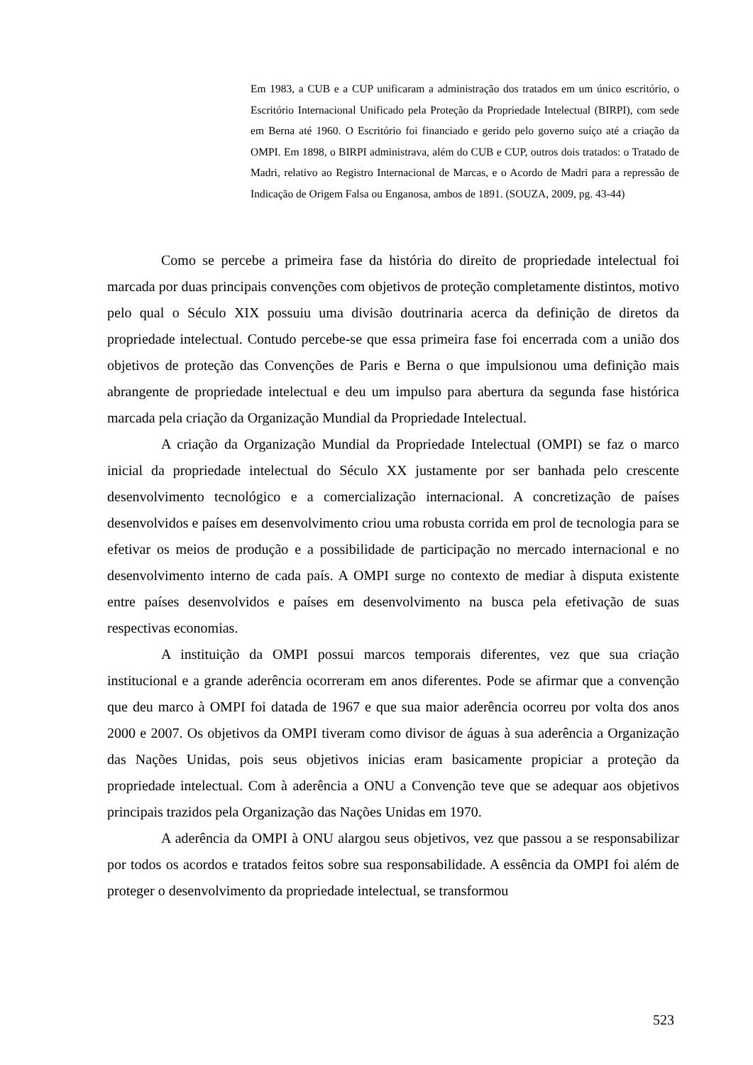Em 1983, a CUB e a CUP unificaram a administração dos tratados em um único escritório, o Escritório Internacional Unificado pela Proteção da Propriedade Intelectual (BIRPI), com sede em Berna até 1960. O Escritório foi financiado e gerido pelo governo suíço até a criação da OMPI. Em 1898, o BIRPI administrava, além do CUB e CUP, outros dois tratados: o Tratado de Madri, relativo ao Registro Internacional de Marcas, e o Acordo de Madri para a repressão de Indicação de Origem Falsa ou Enganosa, ambos de 1891. (SOUZA, 2009, pg. 43-44)
Como se percebe a primeira fase da história do direito de propriedade intelectual foi marcada por duas principais convenções com objetivos de proteção completamente distintos, motivo pelo qual o Século XIX possuiu uma divisão doutrinaria acerca da definição de diretos da propriedade intelectual. Contudo percebe-se que essa primeira fase foi encerrada com a união dos objetivos de proteção das Convenções de Paris e Berna o que impulsionou uma definição mais abrangente de propriedade intelectual e deu um impulso para abertura da segunda fase histórica marcada pela criação da Organização Mundial da Propriedade Intelectual.
A criação da Organização Mundial da Propriedade Intelectual (OMPI) se faz o marco inicial da propriedade intelectual do Século XX justamente por ser banhada pelo crescente desenvolvimento tecnológico e a comercialização internacional. A concretização de países desenvolvidos e países em desenvolvimento criou uma robusta corrida em prol de tecnologia para se efetivar os meios de produção e a possibilidade de participação no mercado internacional e no desenvolvimento interno de cada país. A OMPI surge no contexto de mediar à disputa existente entre países desenvolvidos e países em desenvolvimento na busca pela efetivação de suas respectivas economias.
A instituição da OMPI possui marcos temporais diferentes, vez que sua criação institucional e a grande aderência ocorreram em anos diferentes. Pode se afirmar que a convenção que deu marco à OMPI foi datada de 1967 e que sua maior aderência ocorreu por volta dos anos 2000 e 2007. Os objetivos da OMPI tiveram como divisor de águas à sua aderência a Organização das Nações Unidas, pois seus objetivos inicias eram basicamente propiciar a proteção da propriedade intelectual. Com à aderência a ONU a Convenção teve que se adequar aos objetivos principais trazidos pela Organização das Nações Unidas em 1970.
A aderência da OMPI à ONU alargou seus objetivos, vez que passou a se responsabilizar por todos os acordos e tratados feitos sobre sua responsabilidade. A essência da OMPI foi além de proteger o desenvolvimento da propriedade intelectual, se transformou
523